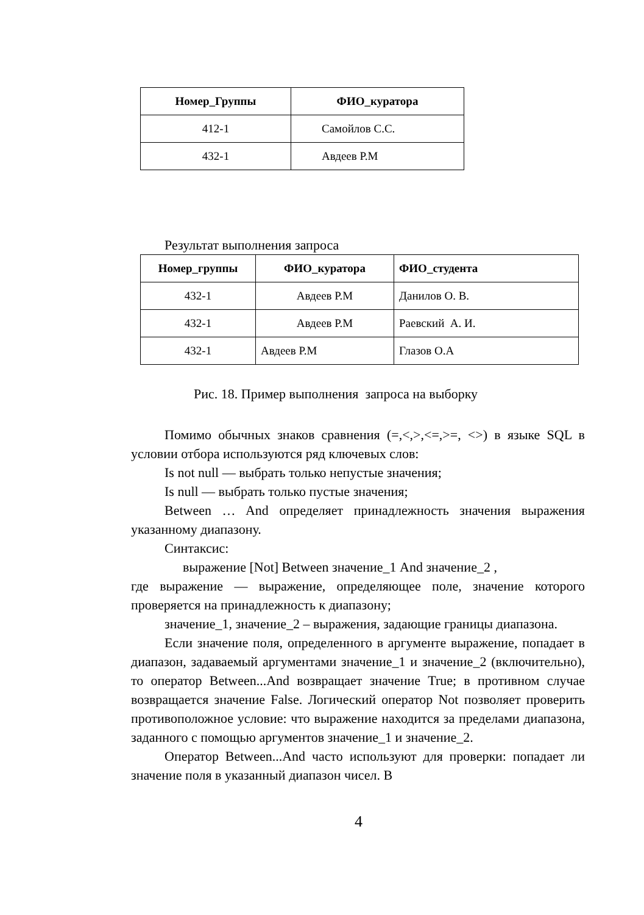| Номер_Группы | ФИО_куратора |
| --- | --- |
| 412-1 | Самойлов С.С. |
| 432-1 | Авдеев Р.М |
Результат выполнения запроса
| Номер_группы | ФИО_куратора | ФИО_студента |
| --- | --- | --- |
| 432-1 | Авдеев Р.М | Данилов О. В. |
| 432-1 | Авдеев Р.М | Раевский А. И. |
| 432-1 | Авдеев Р.М | Глазов О.А |
Рис. 18. Пример выполнения запроса на выборку
Помимо обычных знаков сравнения (=,<,>,<=,>=, <>) в языке SQL в условии отбора используются ряд ключевых слов:
Is not null — выбрать только непустые значения;
Is null — выбрать только пустые значения;
Between … And определяет принадлежность значения выражения указанному диапазону.
Синтаксис:
выражение [Not] Between значение_1 And значение_2 ,
где выражение — выражение, определяющее поле, значение которого проверяется на принадлежность к диапазону;
значение_1, значение_2 – выражения, задающие границы диапазона.
Если значение поля, определенного в аргументе выражение, попадает в диапазон, задаваемый аргументами значение_1 и значение_2 (включительно), то оператор Between...And возвращает значение True; в противном случае возвращается значение False. Логический оператор Not позволяет проверить противоположное условие: что выражение находится за пределами диапазона, заданного с помощью аргументов значение_1 и значение_2.
Оператор Between...And часто используют для проверки: попадает ли значение поля в указанный диапазон чисел. В
4